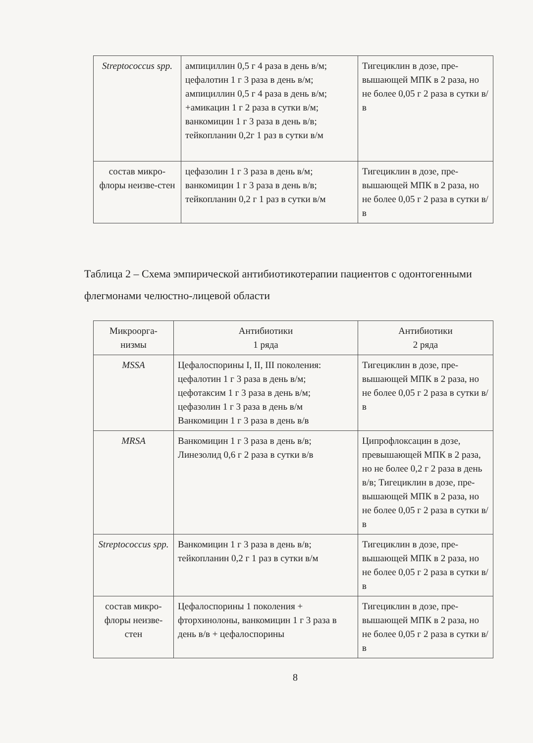| Streptococcus spp. | ампициллин 0,5 г 4 раза в день в/м; цефалотин 1 г 3 раза в день в/м; ампициллин 0,5 г 4 раза в день в/м; +амикацин 1 г 2 раза в сутки в/м; ванкомицин 1 г 3 раза в день в/в; тейкопланин 0,2г 1 раз в сутки в/м | Тигециклин в дозе, пре-вышающей МПК в 2 раза, но не более 0,05 г 2 раза в сутки в/в |
| состав микро-флоры неизве-стен | цефазолин 1 г 3 раза в день в/м; ванкомицин 1 г 3 раза в день в/в; тейкопланин 0,2 г 1 раз в сутки в/м | Тигециклин в дозе, пре-вышающей МПК в 2 раза, но не более 0,05 г 2 раза в сутки в/в |
Таблица 2 – Схема эмпирической антибиотикотерапии пациентов с одонтогенными флегмонами челюстно-лицевой области
| Микроорга-низмы | Антибиотики 1 ряда | Антибиотики 2 ряда |
| --- | --- | --- |
| MSSA | Цефалоспорины I, II, III поколения: цефалотин 1 г 3 раза в день в/м; цефотаксим 1 г 3 раза в день в/м; цефазолин 1 г 3 раза в день в/м Ванкомицин 1 г 3 раза в день в/в | Тигециклин в дозе, пре-вышающей МПК в 2 раза, но не более 0,05 г 2 раза в сутки в/в |
| MRSA | Ванкомицин 1 г 3 раза в день в/в; Линезолид 0,6 г 2 раза в сутки в/в | Ципрофлоксацин в дозе, превышающей МПК в 2 раза, но не более 0,2 г 2 раза в день в/в; Тигециклин в дозе, пре-вышающей МПК в 2 раза, но не более 0,05 г 2 раза в сутки в/в |
| Streptococcus spp. | Ванкомицин 1 г 3 раза в день в/в; тейкопланин 0,2 г 1 раз в сутки в/м | Тигециклин в дозе, пре-вышающей МПК в 2 раза, но не более 0,05 г 2 раза в сутки в/в |
| состав микро-флоры неизве-стен | Цефалоспорины 1 поколения + фторхинолоны, ванкомицин 1 г 3 раза в день в/в + цефалоспорины | Тигециклин в дозе, пре-вышающей МПК в 2 раза, но не более 0,05 г 2 раза в сутки в/в |
8